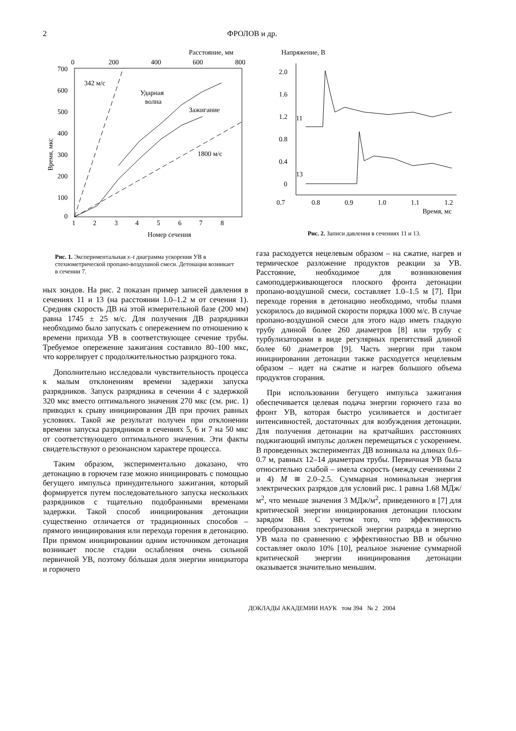2
ФРОЛОВ и др.
Расстояние, мм
0
200
400
600
800
700
600
500
400
300
200
100
0
1
2
3
4
5
6
7
8
Время, мкс
342 м/с
Ударная
волна
Зажигание
1800 м/с
Номер сечения
Рис. 1. Экспериментальная x–t диаграмма ускорения УВ в стехиометрической пропано-воздушной смеси. Детонация возникает в сечении 7.
Напряжение, В
2.0
1.6
1.2
0.8
0.4
0
0.7
0.8
0.9
1.0
1.1
1.2
Время, мс
11
13
Рис. 2. Записи давления в сечениях 11 и 13.
ных зондов. На рис. 2 показан пример записей давления в сечениях 11 и 13 (на расстоянии 1.0–1.2 м от сечения 1). Средняя скорость ДВ на этой измерительной базе (200 мм) равна 1745 ± 25 м/с. Для получения ДВ разрядники необходимо было запускать с опережением по отношению к времени прихода УВ в соответствующее сечение трубы. Требуемое опережение зажигания составило 80–100 мкс, что коррелирует с продолжительностью разрядного тока.
Дополнительно исследовали чувствительность процесса к малым отклонениям времени задержки запуска разрядников. Запуск разрядника в сечении 4 с задержкой 320 мкс вместо оптимального значения 270 мкс (см. рис. 1) приводил к срыву инициирования ДВ при прочих равных условиях. Такой же результат получен при отклонении времени запуска разрядников в сечениях 5, 6 и 7 на 50 мкс от соответствующего оптимального значения. Эти факты свидетельствуют о резонансном характере процесса.
Таким образом, экспериментально доказано, что детонацию в горючем газе можно инициировать с помощью бегущего импульса принудительного зажигания, который формируется путем последовательного запуска нескольких разрядников с тщательно подобранными временами задержки. Такой способ инициирования детонации существенно отличается от традиционных способов – прямого инициирования или перехода горения в детонацию. При прямом инициировании одним источником детонация возникает после стадии ослабления очень сильной первичной УВ, поэтому бóльшая доля энергии инициатора и горючего
газа расходуется нецелевым образом – на сжатие, нагрев и термическое разложение продуктов реакции за УВ. Расстояние, необходимое для возникновения самоподдерживающегося плоского фронта детонации пропано-воздушной смеси, составляет 1.0–1.5 м [7]. При переходе горения в детонацию необходимо, чтобы пламя ускорилось до видимой скорости порядка 1000 м/с. В случае пропано-воздушной смеси для этого надо иметь гладкую трубу длиной более 260 диаметров [8] или трубу с турбулизаторами в виде регулярных препятствий длиной более 60 диаметров [9]. Часть энергии при таком инициировании детонации также расходуется нецелевым образом – идет на сжатие и нагрев большого объема продуктов сгорания.
При использовании бегущего импульса зажигания обеспечивается целевая подача энергии горючего газа во фронт УВ, которая быстро усиливается и достигает интенсивностей, достаточных для возбуждения детонации. Для получения детонации на кратчайших расстояниях поджигающий импульс должен перемещаться с ускорением. В проведенных экспериментах ДВ возникала на длинах 0.6–0.7 м, равных 12–14 диаметрам трубы. Первичная УВ была относительно слабой – имела скорость (между сечениями 2 и 4) M ≅ 2.0–2.5. Суммарная номинальная энергия электрических разрядов для условий рис. 1 равна 1.68 МДж/м<sup>2</sup>, что меньше значения 3 МДж/м<sup>2</sup>, приведенного в [7] для критической энергии инициирования детонации плоским зарядом ВВ. С учетом того, что эффективность преобразования электрической энергии разряда в энергию УВ мала по сравнению с эффективностью ВВ и обычно составляет около 10% [10], реальное значение суммарной критической энергии инициирования детонации оказывается значительно меньшим.
ДОКЛАДЫ АКАДЕМИИ НАУК том 394 № 2 2004